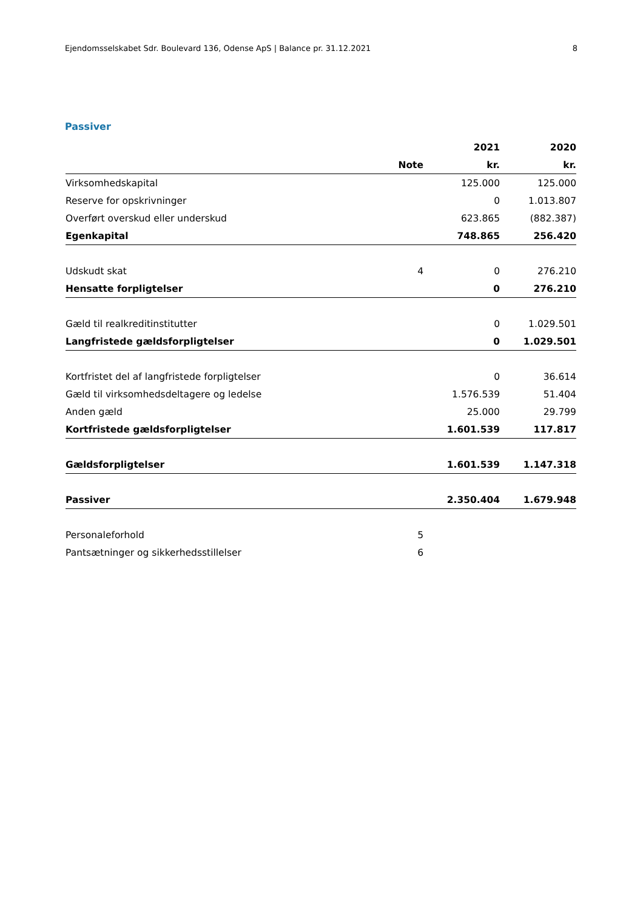Ejendomsselskabet Sdr. Boulevard 136, Odense ApS | Balance pr. 31.12.2021 8
Passiver
| | | 2021 | 2020 |
| --- | --- | --- | --- |
| | Note | kr. | kr. |
| Virksomhedskapital | | 125.000 | 125.000 |
| Reserve for opskrivninger | | 0 | 1.013.807 |
| Overført overskud eller underskud | | 623.865 | (882.387) |
| Egenkapital | | 748.865 | 256.420 |
| Udskudt skat | 4 | 0 | 276.210 |
| Hensatte forpligtelser | | 0 | 276.210 |
| Gæld til realkreditinstitutter | | 0 | 1.029.501 |
| Langfristede gældsforpligtelser | | 0 | 1.029.501 |
| Kortfristet del af langfristede forpligtelser | | 0 | 36.614 |
| Gæld til virksomhedsdeltagere og ledelse | | 1.576.539 | 51.404 |
| Anden gæld | | 25.000 | 29.799 |
| Kortfristede gældsforpligtelser | | 1.601.539 | 117.817 |
| Gældsforpligtelser | | 1.601.539 | 1.147.318 |
| Passiver | | 2.350.404 | 1.679.948 |
| Personaleforhold | 5 | | |
| Pantsætninger og sikkerhedsstillelser | 6 | | |